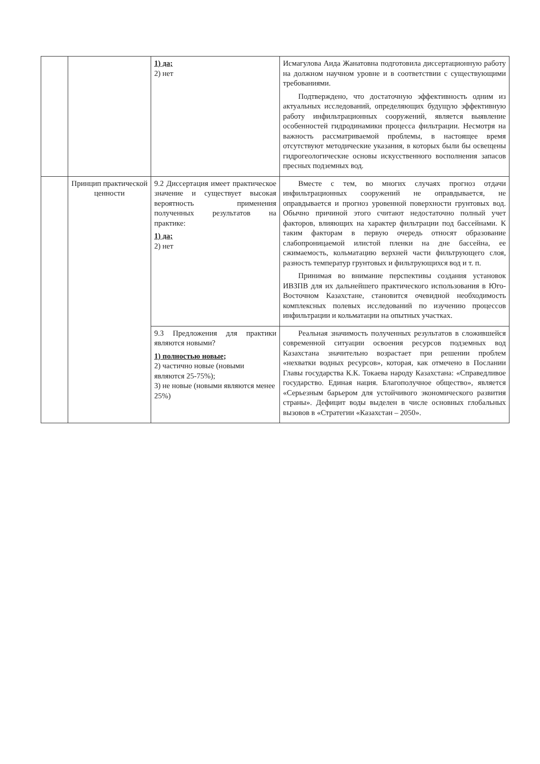| | | 1) да; 2) нет | Исмагулова Аида Жанатовна подготовила диссертационную работу на должном научном уровне и в соответствии с существующими требованиями. Подтверждено, что достаточную эффективность одним из актуальных исследований, определяющих будущую эффективную работу инфильтрационных сооружений, является выявление особенностей гидродинамики процесса фильтрации. Несмотря на важность рассматриваемой проблемы, в настоящее время отсутствуют методические указания, в которых были бы освещены гидрогеологические основы искусственного восполнения запасов пресных подземных вод. |
| | Принцип практической ценности | 9.2 Диссертация имеет практическое значение и существует высокая вероятность применения полученных результатов на практике: 1) да; 2) нет | Вместе с тем, во многих случаях прогноз отдачи инфильтрационных сооружений не оправдывается, не оправдывается и прогноз уровенной поверхности грунтовых вод. Обычно причиной этого считают недостаточно полный учет факторов, влияющих на характер фильтрации под бассейнами. К таким факторам в первую очередь относят образование слабопроницаемой илистой пленки на дне бассейна, ее сжимаемость, кольматацию верхней части фильтрующего слоя, разность температур грунтовых и фильтрующихся вод и т. п. Принимая во внимание перспективы создания установок ИВЗПВ для их дальнейшего практического использования в Юго-Восточном Казахстане, становится очевидной необходимость комплексных полевых исследований по изучению процессов инфильтрации и кольматации на опытных участках. |
| | | 9.3 Предложения для практики являются новыми? 1) полностью новые; 2) частично новые (новыми являются 25-75%); 3) не новые (новыми являются менее 25%) | Реальная значимость полученных результатов в сложившейся современной ситуации освоения ресурсов подземных вод Казахстана значительно возрастает при решении проблем «нехватки водных ресурсов», которая, как отмечено в Послании Главы государства К.К. Токаева народу Казахстана: «Справедливое государство. Единая нация. Благополучное общество», является «Серьезным барьером для устойчивого экономического развития страны». Дефицит воды выделен в числе основных глобальных вызовов в «Стратегии «Казахстан – 2050». |